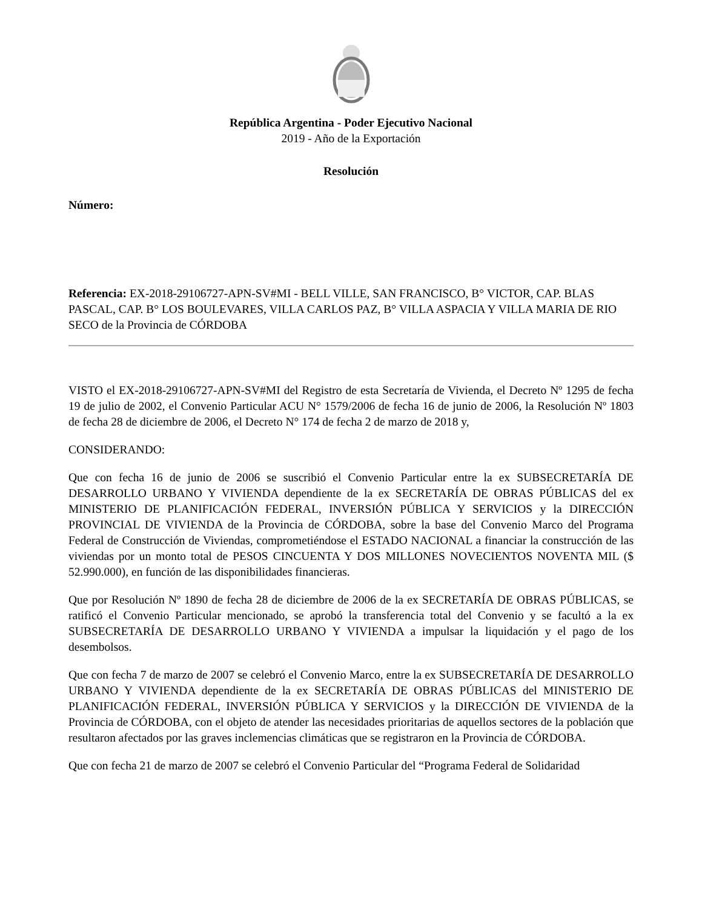República Argentina - Poder Ejecutivo Nacional
2019 - Año de la Exportación
Resolución
Número:
Referencia: EX-2018-29106727-APN-SV#MI - BELL VILLE, SAN FRANCISCO, B° VICTOR, CAP. BLAS PASCAL, CAP. B° LOS BOULEVARES, VILLA CARLOS PAZ, B° VILLA ASPACIA Y VILLA MARIA DE RIO SECO de la Provincia de CÓRDOBA
VISTO el EX-2018-29106727-APN-SV#MI del Registro de esta Secretaría de Vivienda, el Decreto Nº 1295 de fecha 19 de julio de 2002, el Convenio Particular ACU N° 1579/2006 de fecha 16 de junio de 2006, la Resolución Nº 1803 de fecha 28 de diciembre de 2006, el Decreto N° 174 de fecha 2 de marzo de 2018 y,
CONSIDERANDO:
Que con fecha 16 de junio de 2006 se suscribió el Convenio Particular entre la ex SUBSECRETARÍA DE DESARROLLO URBANO Y VIVIENDA dependiente de la ex SECRETARÍA DE OBRAS PÚBLICAS del ex MINISTERIO DE PLANIFICACIÓN FEDERAL, INVERSIÓN PÚBLICA Y SERVICIOS y la DIRECCIÓN PROVINCIAL DE VIVIENDA de la Provincia de CÓRDOBA, sobre la base del Convenio Marco del Programa Federal de Construcción de Viviendas, comprometiéndose el ESTADO NACIONAL a financiar la construcción de las viviendas por un monto total de PESOS CINCUENTA Y DOS MILLONES NOVECIENTOS NOVENTA MIL ($ 52.990.000), en función de las disponibilidades financieras.
Que por Resolución Nº 1890 de fecha 28 de diciembre de 2006 de la ex SECRETARÍA DE OBRAS PÚBLICAS, se ratificó el Convenio Particular mencionado, se aprobó la transferencia total del Convenio y se facultó a la ex SUBSECRETARÍA DE DESARROLLO URBANO Y VIVIENDA a impulsar la liquidación y el pago de los desembolsos.
Que con fecha 7 de marzo de 2007 se celebró el Convenio Marco, entre la ex SUBSECRETARÍA DE DESARROLLO URBANO Y VIVIENDA dependiente de la ex SECRETARÍA DE OBRAS PÚBLICAS del MINISTERIO DE PLANIFICACIÓN FEDERAL, INVERSIÓN PÚBLICA Y SERVICIOS y la DIRECCIÓN DE VIVIENDA de la Provincia de CÓRDOBA, con el objeto de atender las necesidades prioritarias de aquellos sectores de la población que resultaron afectados por las graves inclemencias climáticas que se registraron en la Provincia de CÓRDOBA.
Que con fecha 21 de marzo de 2007 se celebró el Convenio Particular del “Programa Federal de Solidaridad